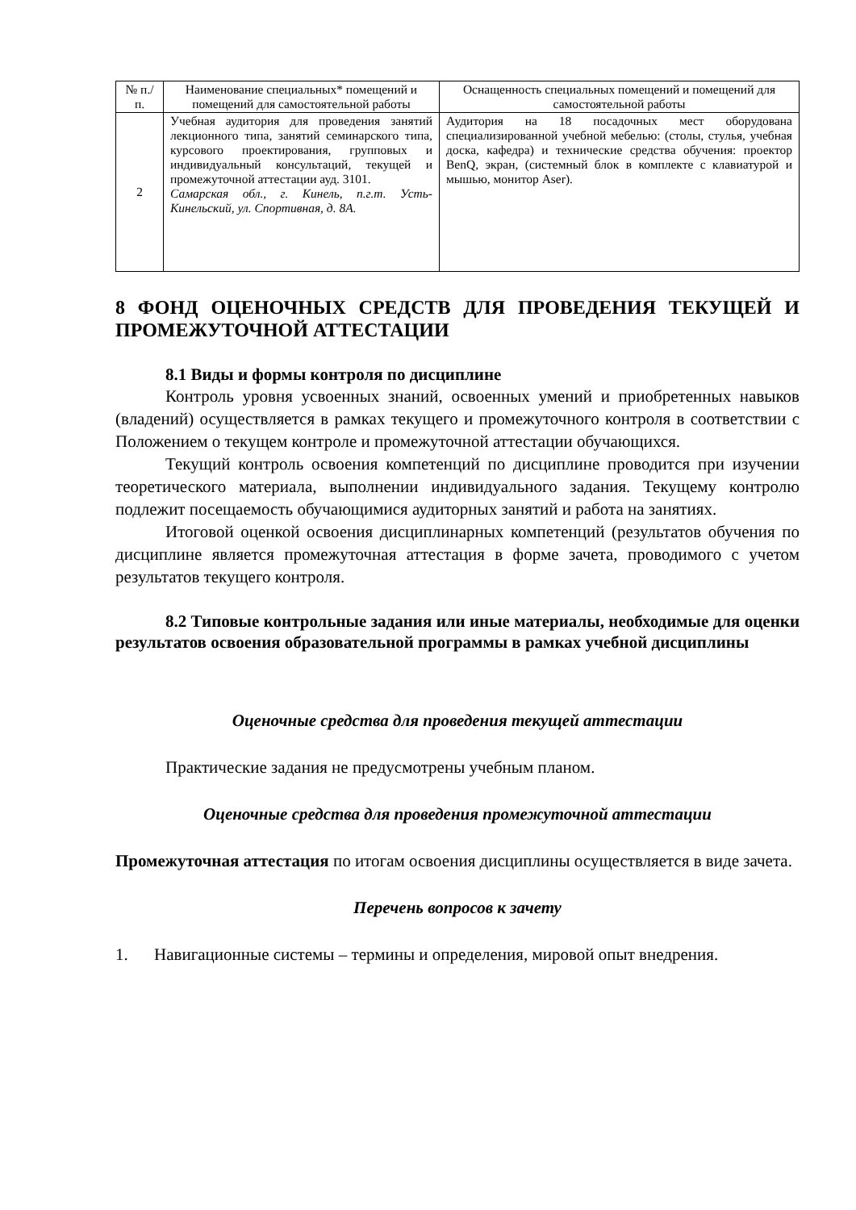| № п./п. | Наименование специальных* помещений и помещений для самостоятельной работы | Оснащенность специальных помещений и помещений для самостоятельной работы |
| --- | --- | --- |
| 2 | Учебная аудитория для проведения занятий лекционного типа, занятий семинарского типа, курсового проектирования, групповых и индивидуальный консультаций, текущей и промежуточной аттестации ауд. 3101. Самарская обл., г. Кинель, п.г.т. Усть-Кинельский, ул. Спортивная, д. 8А. | Аудитория на 18 посадочных мест оборудована специализированной учебной мебелью: (столы, стулья, учебная доска, кафедра) и технические средства обучения: проектор BenQ, экран, (системный блок в комплекте с клавиатурой и мышью, монитор Aser). |
8 ФОНД ОЦЕНОЧНЫХ СРЕДСТВ ДЛЯ ПРОВЕДЕНИЯ ТЕКУЩЕЙ И ПРОМЕЖУТОЧНОЙ АТТЕСТАЦИИ
8.1 Виды и формы контроля по дисциплине
Контроль уровня усвоенных знаний, освоенных умений и приобретенных навыков (владений) осуществляется в рамках текущего и промежуточного контроля в соответствии с Положением о текущем контроле и промежуточной аттестации обучающихся.
Текущий контроль освоения компетенций по дисциплине проводится при изучении теоретического материала, выполнении индивидуального задания. Текущему контролю подлежит посещаемость обучающимися аудиторных занятий и работа на занятиях.
Итоговой оценкой освоения дисциплинарных компетенций (результатов обучения по дисциплине является промежуточная аттестация в форме зачета, проводимого с учетом результатов текущего контроля.
8.2 Типовые контрольные задания или иные материалы, необходимые для оценки результатов освоения образовательной программы в рамках учебной дисциплины
Оценочные средства для проведения текущей аттестации
Практические задания не предусмотрены учебным планом.
Оценочные средства для проведения промежуточной аттестации
Промежуточная аттестация по итогам освоения дисциплины осуществляется в виде зачета.
Перечень вопросов к зачету
1. Навигационные системы – термины и определения, мировой опыт внедрения.